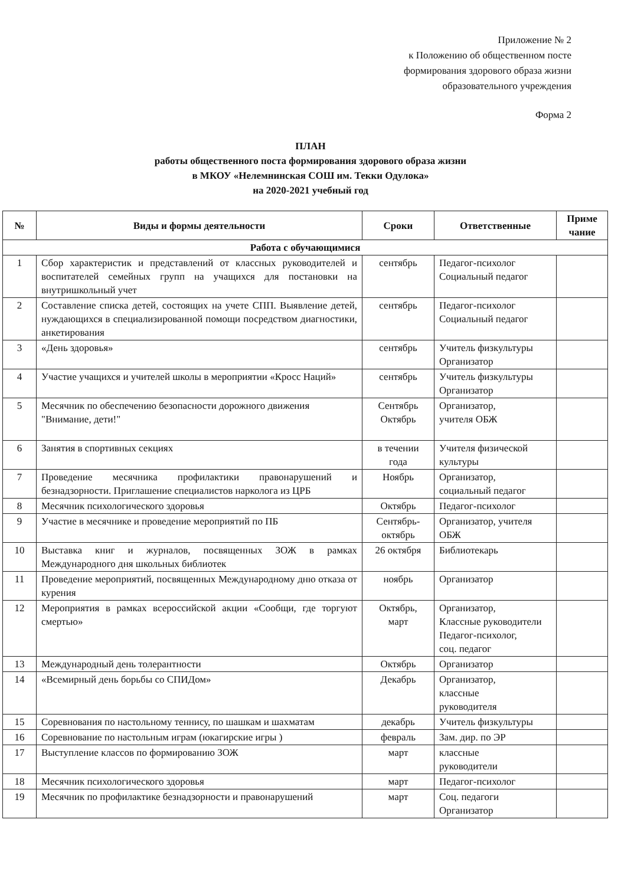Приложение № 2
к Положению об общественном посте
формирования здорового образа жизни
образовательного учреждения
Форма 2
ПЛАН
работы общественного поста формирования здорового образа жизни
в МКОУ «Нелемнинская СОШ им. Текки Одулока»
на 2020-2021 учебный год
| № | Виды и формы деятельности | Сроки | Ответственные | Приме чание |
| --- | --- | --- | --- | --- |
| Работа с обучающимися | | | | |
| 1 | Сбор характеристик и представлений от классных руководителей и воспитателей семейных групп на учащихся для постановки на внутришкольный учет | сентябрь | Педагог-психолог Социальный педагог | |
| 2 | Составление списка детей, состоящих на учете СПП. Выявление детей, нуждающихся в специализированной помощи посредством диагностики, анкетирования | сентябрь | Педагог-психолог Социальный педагог | |
| 3 | «День здоровья» | сентябрь | Учитель физкультуры Организатор | |
| 4 | Участие учащихся и учителей школы в мероприятии «Кросс Наций» | сентябрь | Учитель физкультуры Организатор | |
| 5 | Месячник по обеспечению безопасности дорожного движения "Внимание, дети!" | Сентябрь Октябрь | Организатор, учителя ОБЖ | |
| 6 | Занятия в спортивных секциях | в течении года | Учителя физической культуры | |
| 7 | Проведение месячника профилактики правонарушений и безнадзорности. Приглашение специалистов нарколога из ЦРБ | Ноябрь | Организатор, социальный педагог | |
| 8 | Месячник психологического здоровья | Октябрь | Педагог-психолог | |
| 9 | Участие в месячнике и проведение мероприятий по ПБ | Сентябрь-октябрь | Организатор, учителя ОБЖ | |
| 10 | Выставка книг и журналов, посвященных ЗОЖ в рамках Международного дня школьных библиотек | 26 октября | Библиотекарь | |
| 11 | Проведение мероприятий, посвященных Международному дню отказа от курения | ноябрь | Организатор | |
| 12 | Мероприятия в рамках всероссийской акции «Сообщи, где торгуют смертью» | Октябрь, март | Организатор, Классные руководители Педагог-психолог, соц. педагог | |
| 13 | Международный день толерантности | Октябрь | Организатор | |
| 14 | «Всемирный день борьбы со СПИДом» | Декабрь | Организатор, классные руководителя | |
| 15 | Соревнования по настольному теннису, по шашкам и шахматам | декабрь | Учитель физкультуры | |
| 16 | Соревнование по настольным играм (юкагирские игры ) | февраль | Зам. дир. по ЭР | |
| 17 | Выступление классов по формированию ЗОЖ | март | классные руководители | |
| 18 | Месячник психологического здоровья | март | Педагог-психолог | |
| 19 | Месячник по профилактике безнадзорности и правонарушений | март | Соц. педагоги Организатор | |